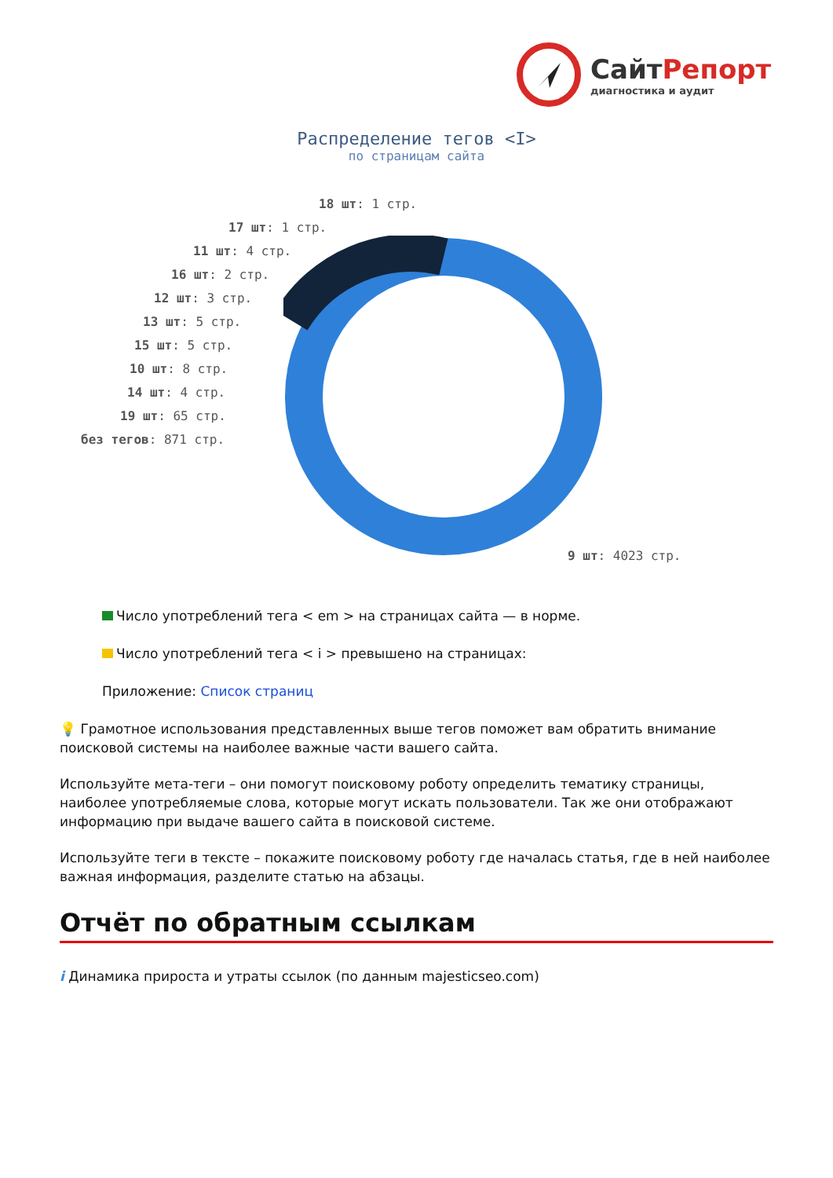СайтРепорт
диагностика и аудит
Распределение тегов <I>
по страницам сайта
18 шт: 1 стр.
17 шт: 1 стр.
11 шт: 4 стр.
16 шт: 2 стр.
12 шт: 3 стр.
13 шт: 5 стр.
15 шт: 5 стр.
10 шт: 8 стр.
14 шт: 4 стр.
19 шт: 65 стр.
без тегов: 871 стр.
9 шт: 4023 стр.
Число употреблений тега < em > на страницах сайта — в норме.
Число употреблений тега < i > превышено на страницах:
Приложение: Список страниц
💡 Грамотное использования представленных выше тегов поможет вам обратить внимание поисковой системы на наиболее важные части вашего сайта.
Используйте мета-теги – они помогут поисковому роботу определить тематику страницы, наиболее употребляемые слова, которые могут искать пользователи. Так же они отображают информацию при выдаче вашего сайта в поисковой системе.
Используйте теги в тексте – покажите поисковому роботу где началась статья, где в ней наиболее важная информация, разделите статью на абзацы.
Отчёт по обратным ссылкам
i Динамика прироста и утраты ссылок (по данным majesticseo.com)